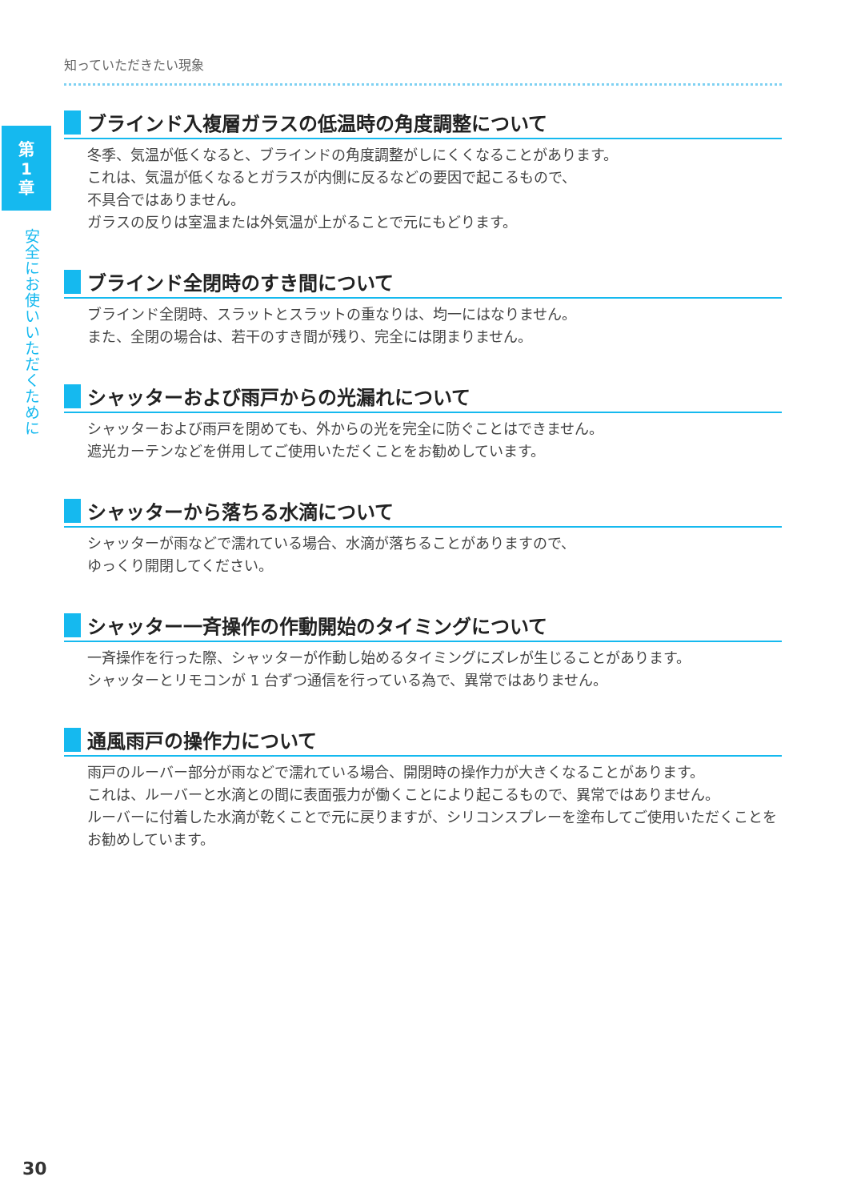第
1
章
安全にお使いいただくために
知っていただきたい現象
ブラインド入複層ガラスの低温時の角度調整について
冬季、気温が低くなると、ブラインドの角度調整がしにくくなることがあります。
これは、気温が低くなるとガラスが内側に反るなどの要因で起こるもので、
不具合ではありません。
ガラスの反りは室温または外気温が上がることで元にもどります。
ブラインド全閉時のすき間について
ブラインド全閉時、スラットとスラットの重なりは、均一にはなりません。
また、全閉の場合は、若干のすき間が残り、完全には閉まりません。
シャッターおよび雨戸からの光漏れについて
シャッターおよび雨戸を閉めても、外からの光を完全に防ぐことはできません。
遮光カーテンなどを併用してご使用いただくことをお勧めしています。
シャッターから落ちる水滴について
シャッターが雨などで濡れている場合、水滴が落ちることがありますので、
ゆっくり開閉してください。
シャッター一斉操作の作動開始のタイミングについて
一斉操作を行った際、シャッターが作動し始めるタイミングにズレが生じることがあります。
シャッターとリモコンが 1 台ずつ通信を行っている為で、異常ではありません。
通風雨戸の操作力について
雨戸のルーバー部分が雨などで濡れている場合、開閉時の操作力が大きくなることがあります。
これは、ルーバーと水滴との間に表面張力が働くことにより起こるもので、異常ではありません。
ルーバーに付着した水滴が乾くことで元に戻りますが、シリコンスプレーを塗布してご使用いただくことをお勧めしています。
30